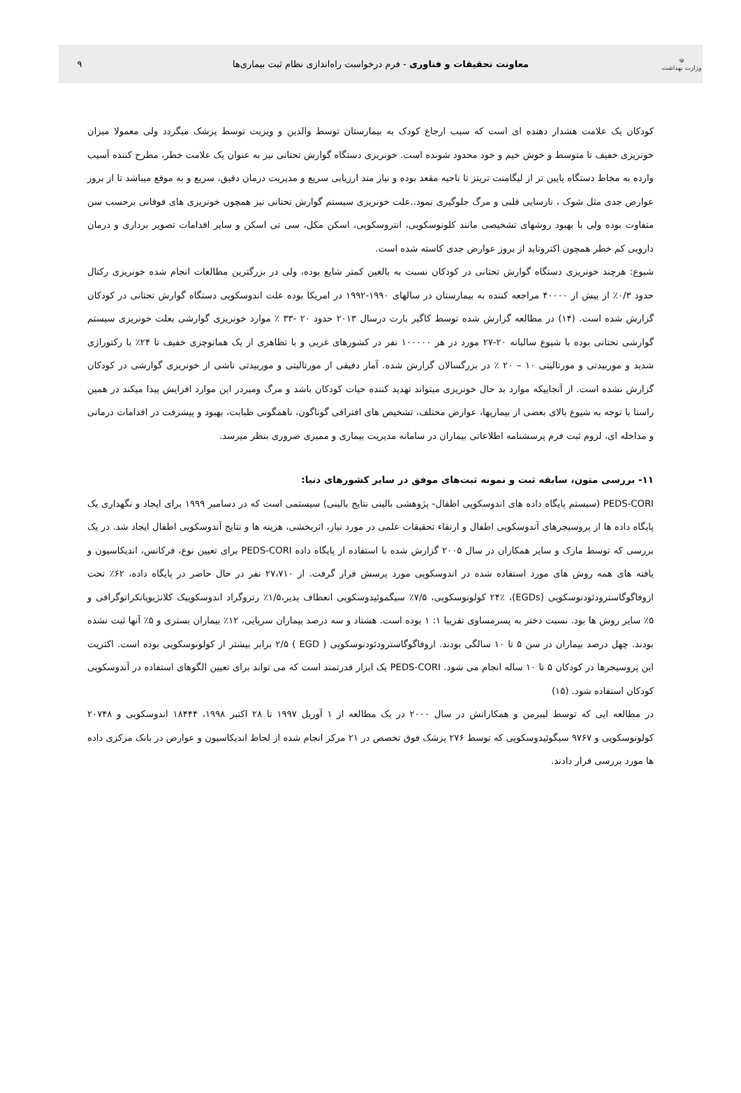☫
وزارت بهداشت
معاونت تحقیقات و فناوری - فرم درخواست راه‌اندازی نظام ثبت بیماری‌ها
۹
کودکان یک علامت هشدار دهنده ای است که سبب ارجاع کودک به بیمارستان توسط والدین و ویزیت توسط پزشک میگردد ولی معمولا میزان خونریزی خفیف تا متوسط و خوش خیم و خود محدود شونده است. خونریزی دستگاه گوارش تحتانی نیز به عنوان یک علامت خطر، مطرح کننده آسیب وارده به مخاط دستگاه پایین تر از لیگامنت تریتز تا ناحیه مقعد بوده و نیاز مند ارزیابی سریع و مدیریت درمان دقیق، سریع و به موقع میباشد تا از بروز عوارض جدی مثل شوک ، نارسایی قلبی و مرگ جلوگیری نمود..علت خونریزی سیستم گوارش تحتانی نیز همچون خونریزی های فوقانی برحسب سن متفاوت بوده ولی با بهبود روشهای تشخیصی مانند کلونوسکوپی، انتروسکوپی، اسکن مکل، سی تی اسکن و سایر اقدامات تصویر برداری و درمان دارویی کم خطر همچون اکتروتاید از بروز عوارض جدی کاسته شده است.
شیوع: هرچند خونریزی دستگاه گوارش تحتانی در کودکان نسبت به بالغین کمتر شایع بوده، ولی در بزرگترین مطالعات انجام شده خونریزی رکتال حدود ۰/۳٪ از بیش از ۴۰۰۰۰ مراجعه کننده به بیمارستان در سالهای ۱۹۹۰-۱۹۹۲ در امریکا بوده علت اندوسکوپی دستگاه گوارش تحتانی در کودکان گزارش شده است. (۱۴) در مطالعه گزارش شده توسط کاگیر بارت درسال ۲۰۱۳ حدود ۲۰ -۳۳ ٪ موارد خونریزی گوارشی بعلت خونریزی سیستم گوارشی تحتانی بوده با شیوع سالیانه ۲۰-۲۷ مورد در هر ۱۰۰۰۰۰ نفر در کشورهای غربی و با تظاهری از یک هماتوچزی خفیف تا ۲۴٪ با رکتوراژی شدید و موربیدتی و مورتالیتی ۱۰ – ۲۰ ٪ در بزرگسالان گزارش شده. آمار دقیقی از مورتالیتی و موربیدتی ناشی از خونریزی گوارشی در کودکان گزارش نشده است. از آنجاییکه موارد بد حال خونریزی میتواند تهدید کننده حیات کودکان باشد و مرگ ومیردر این موارد افزایش پیدا میکند در همین راستا با توجه به شیوع بالای بعضی از بیماریها، عوارض مختلف، تشخیص های افتراقی گوناگون، ناهمگونی طبابت، بهبود و پیشرفت در اقدامات درمانی و مداخله ای، لزوم ثبت فرم پرسشنامه اطلاعاتی بیماران در سامانه مدیریت بیماری و ممیزی ضروری بنظر میرسد.
۱۱- بررسی متون، سابقه ثبت و نمونه ثبت‌های موفق در سایر کشورهای دنیا:
PEDS-CORI (سیستم پایگاه داده های اندوسکوپی اطفال- پژوهشی بالینی نتایج بالینی) سیستمی است که در دسامبر ۱۹۹۹ برای ایجاد و نگهداری یک پایگاه داده ها از پروسیجرهای آندوسکوپی اطفال و ارتقاء تحقیقات علمی در مورد نیاز، اثربخشی، هزینه ها و نتایج آندوسکوپی اطفال ایجاد شد. در یک بررسی که توسط مارک و سایر همکاران در سال ۲۰۰۵ گزارش شده با استفاده از پایگاه داده PEDS-CORI برای تعیین نوع، فرکانس، اندیکاسیون و یافته های همه روش های مورد استفاده شده در اندوسکوپی مورد پرسش قرار گرفت. از ۲۷،۷۱۰ نفر در حال حاضر در پایگاه داده، ۶۲٪ تحت ازوفاگوگاسترودئودنوسکوپی (EGDs)، ۲۴٪ کولونوسکوپی، ۷/۵٪ سیگموئیدوسکوپی انعطاف پذیر،۱/۵٪ رتروگراد اندوسکوپیک کلانژیوپانکراتوگرافی و ۵٪ سایر روش ها بود. نسبت دختر به پسرمساوی تقریبا ۱: ۱ بوده است. هشتاد و سه درصد بیماران سرپایی، ۱۲٪ بیماران بستری و ۵٪ آنها ثبت نشده بودند. چهل درصد بیماران در سن ۵ تا ۱۰ سالگی بودند. ازوفاگوگاسترودئودنوسکوپی ( EGD ) ۲/۵ برابر بیشتر از کولونوسکوپی بوده است. اکثریت این پروسیجرها در کودکان ۵ تا ۱۰ ساله انجام می شود. PEDS-CORI یک ابزار قدرتمند است که می تواند برای تعیین الگوهای استفاده در آندوسکوپی کودکان استفاده شود. (۱۵)
در مطالعه ایی که توسط لیبرمن و همکارانش در سال ۲۰۰۰ در یک مطالعه از ۱ آوریل ۱۹۹۷ تا ۲۸ اکتبر ۱۹۹۸، ۱۸۴۴۴ اندوسکوپی و ۲۰۷۴۸ کولونوسکوپی و ۹۷۶۷ سیگوئیدوسکوپی که توسط ۲۷۶ پزشک فوق تخصص در ۲۱ مرکز انجام شده از لحاظ اندیکاسیون و عوارض در بانک مرکزی داده ها مورد بررسی قرار دادند.